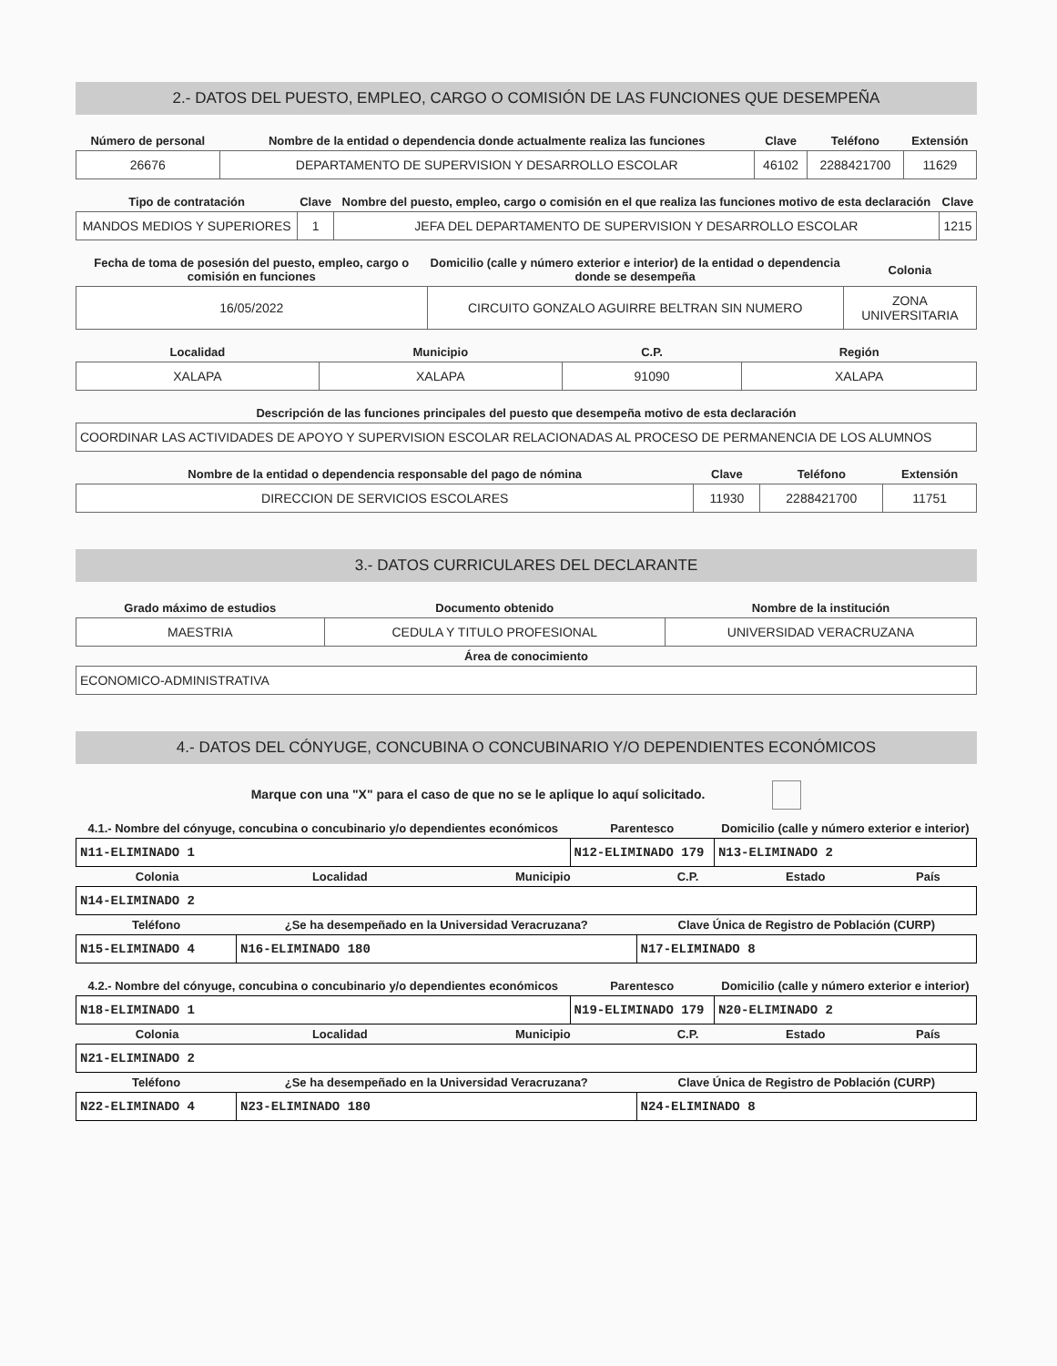2.- DATOS DEL PUESTO, EMPLEO, CARGO O COMISIÓN DE LAS FUNCIONES QUE DESEMPEÑA
| Número de personal | Nombre de la entidad o dependencia donde actualmente realiza las funciones | Clave | Teléfono | Extensión |
| --- | --- | --- | --- | --- |
| 26676 | DEPARTAMENTO DE SUPERVISION Y DESARROLLO ESCOLAR | 46102 | 2288421700 | 11629 |
| Tipo de contratación | Clave | Nombre del puesto, empleo, cargo o comisión en el que realiza las funciones motivo de esta declaración | Clave |
| --- | --- | --- | --- |
| MANDOS MEDIOS Y SUPERIORES | 1 | JEFA DEL DEPARTAMENTO DE SUPERVISION Y DESARROLLO ESCOLAR | 1215 |
| Fecha de toma de posesión del puesto, empleo, cargo o comisión en funciones | Domicilio (calle y número exterior e interior) de la entidad o dependencia donde se desempeña | Colonia |
| --- | --- | --- |
| 16/05/2022 | CIRCUITO GONZALO AGUIRRE BELTRAN SIN NUMERO | ZONA UNIVERSITARIA |
| Localidad | Municipio | C.P. | Región |
| --- | --- | --- | --- |
| XALAPA | XALAPA | 91090 | XALAPA |
| Descripción de las funciones principales del puesto que desempeña motivo de esta declaración |
| --- |
| COORDINAR LAS ACTIVIDADES DE APOYO Y SUPERVISION ESCOLAR RELACIONADAS AL PROCESO DE PERMANENCIA DE LOS ALUMNOS |
| Nombre de la entidad o dependencia responsable del pago de nómina | Clave | Teléfono | Extensión |
| --- | --- | --- | --- |
| DIRECCION DE SERVICIOS ESCOLARES | 11930 | 2288421700 | 11751 |
3.- DATOS CURRICULARES DEL DECLARANTE
| Grado máximo de estudios | Documento obtenido | Nombre de la institución |
| --- | --- | --- |
| MAESTRIA | CEDULA Y TITULO PROFESIONAL | UNIVERSIDAD VERACRUZANA |
| Área de conocimiento |
| --- |
| ECONOMICO-ADMINISTRATIVA |
4.- DATOS DEL CÓNYUGE, CONCUBINA O CONCUBINARIO Y/O DEPENDIENTES ECONÓMICOS
Marque con una "X" para el caso de que no se le aplique lo aquí solicitado.
| 4.1.- Nombre del cónyuge, concubina o concubinario y/o dependientes económicos | Parentesco | Domicilio (calle y número exterior e interior) |
| --- | --- | --- |
| N11-ELIMINADO 1 | N12-ELIMINADO 179 | N13-ELIMINADO 2 |
| Colonia | Localidad | Municipio | C.P. | Estado | País |
| --- | --- | --- | --- | --- | --- |
| N14-ELIMINADO 2 | | | | | |
| Teléfono | ¿Se ha desempeñado en la Universidad Veracruzana? | Clave Única de Registro de Población (CURP) |
| --- | --- | --- |
| N15-ELIMINADO 4 | N16-ELIMINADO 180 | N17-ELIMINADO 8 |
| 4.2.- Nombre del cónyuge, concubina o concubinario y/o dependientes económicos | Parentesco | Domicilio (calle y número exterior e interior) |
| --- | --- | --- |
| N18-ELIMINADO 1 | N19-ELIMINADO 179 | N20-ELIMINADO 2 |
| Colonia | Localidad | Municipio | C.P. | Estado | País |
| --- | --- | --- | --- | --- | --- |
| N21-ELIMINADO 2 | | | | | |
| Teléfono | ¿Se ha desempeñado en la Universidad Veracruzana? | Clave Única de Registro de Población (CURP) |
| --- | --- | --- |
| N22-ELIMINADO 4 | N23-ELIMINADO 180 | N24-ELIMINADO 8 |